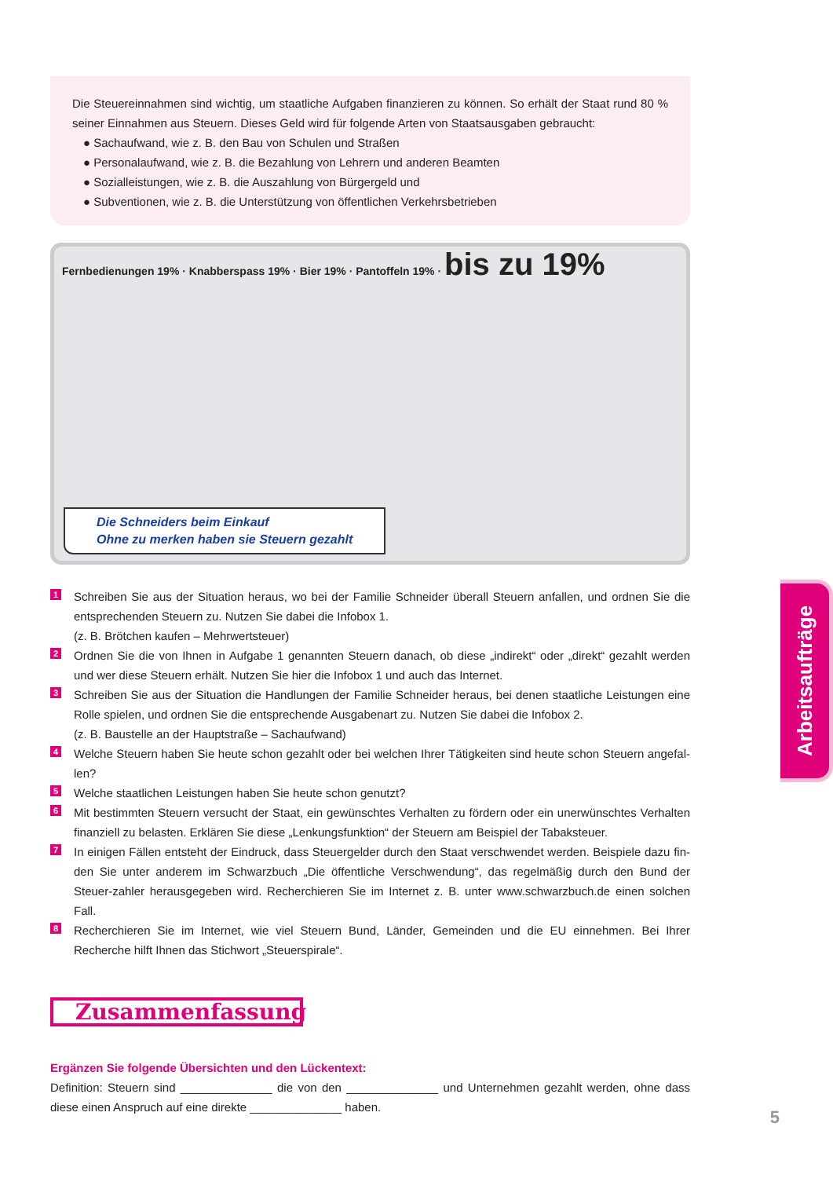Die Steuereinnahmen sind wichtig, um staatliche Aufgaben finanzieren zu können. So erhält der Staat rund 80 % seiner Einnahmen aus Steuern. Dieses Geld wird für folgende Arten von Staatsausgaben gebraucht:
● Sachaufwand, wie z. B. den Bau von Schulen und Straßen
● Personalaufwand, wie z. B. die Bezahlung von Lehrern und anderen Beamten
● Sozialleistungen, wie z. B. die Auszahlung von Bürgergeld und
● Subventionen, wie z. B. die Unterstützung von öffentlichen Verkehrsbetrieben
Fernbedienungen 19% · Knabberspass 19% · Bier 19% · Pantoffeln 19% · bis zu 19%
Die Schneiders beim Einkauf
Ohne zu merken haben sie Steuern gezahlt
1
Schreiben Sie aus der Situation heraus, wo bei der Familie Schneider überall Steuern anfallen, und ordnen Sie die entsprechenden Steuern zu. Nutzen Sie dabei die Infobox 1.
(z. B. Brötchen kaufen – Mehrwertsteuer)
2
Ordnen Sie die von Ihnen in Aufgabe 1 genannten Steuern danach, ob diese „indirekt“ oder „direkt“ gezahlt werden und wer diese Steuern erhält. Nutzen Sie hier die Infobox 1 und auch das Internet.
3
Schreiben Sie aus der Situation die Handlungen der Familie Schneider heraus, bei denen staatliche Leistungen eine Rolle spielen, und ordnen Sie die entsprechende Ausgabenart zu. Nutzen Sie dabei die Infobox 2.
(z. B. Baustelle an der Hauptstraße – Sachaufwand)
4
Welche Steuern haben Sie heute schon gezahlt oder bei welchen Ihrer Tätigkeiten sind heute schon Steuern angefal-len?
5
Welche staatlichen Leistungen haben Sie heute schon genutzt?
6
Mit bestimmten Steuern versucht der Staat, ein gewünschtes Verhalten zu fördern oder ein unerwünschtes Verhalten finanziell zu belasten. Erklären Sie diese „Lenkungsfunktion“ der Steuern am Beispiel der Tabaksteuer.
7
In einigen Fällen entsteht der Eindruck, dass Steuergelder durch den Staat verschwendet werden. Beispiele dazu fin-den Sie unter anderem im Schwarzbuch „Die öffentliche Verschwendung“, das regelmäßig durch den Bund der Steuer-zahler herausgegeben wird. Recherchieren Sie im Internet z. B. unter www.schwarzbuch.de einen solchen Fall.
8
Recherchieren Sie im Internet, wie viel Steuern Bund, Länder, Gemeinden und die EU einnehmen. Bei Ihrer Recherche hilft Ihnen das Stichwort „Steuerspirale“.
Zusammenfassung
Ergänzen Sie folgende Übersichten und den Lückentext:
Definition: Steuern sind ______________ die von den ______________ und Unternehmen gezahlt werden, ohne dass diese einen Anspruch auf eine direkte ______________ haben.
Arbeitsaufträge
5